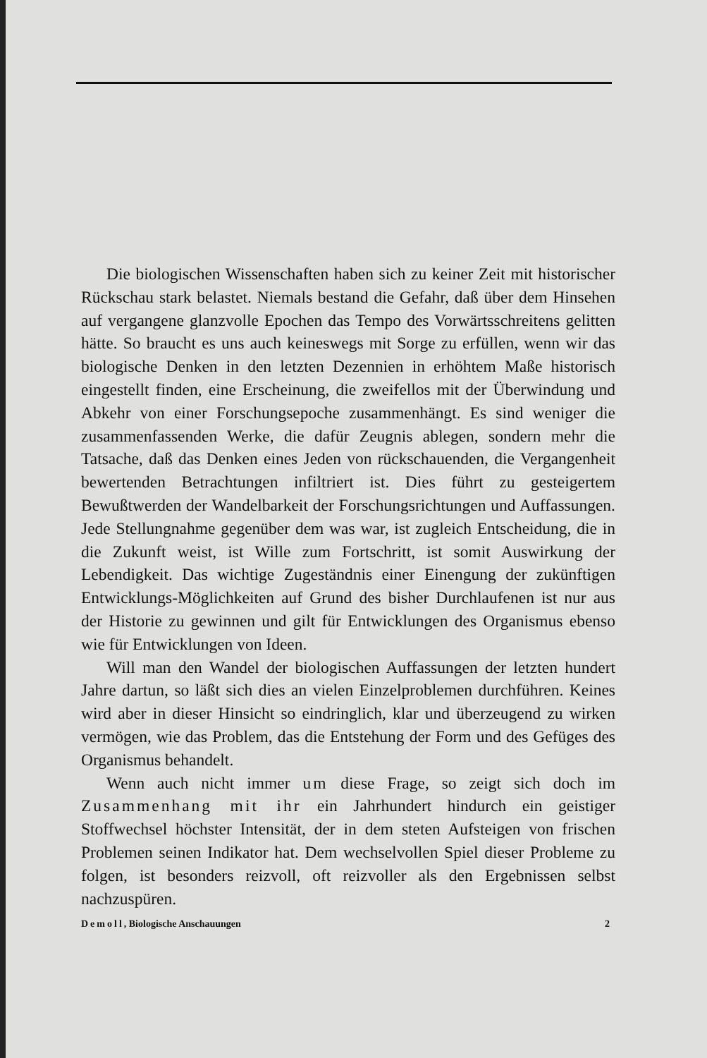Die biologischen Wissenschaften haben sich zu keiner Zeit mit historischer Rückschau stark belastet. Niemals bestand die Gefahr, daß über dem Hinsehen auf vergangene glanzvolle Epochen das Tempo des Vorwärtsschreitens gelitten hätte. So braucht es uns auch keineswegs mit Sorge zu erfüllen, wenn wir das biologische Denken in den letzten Dezennien in erhöhtem Maße historisch eingestellt finden, eine Erscheinung, die zweifellos mit der Überwindung und Abkehr von einer Forschungsepoche zusammenhängt. Es sind weniger die zusammenfassenden Werke, die dafür Zeugnis ablegen, sondern mehr die Tatsache, daß das Denken eines Jeden von rückschauenden, die Vergangenheit bewertenden Betrachtungen infiltriert ist. Dies führt zu gesteigertem Bewußtwerden der Wandelbarkeit der Forschungsrichtungen und Auffassungen. Jede Stellungnahme gegenüber dem was war, ist zugleich Entscheidung, die in die Zukunft weist, ist Wille zum Fortschritt, ist somit Auswirkung der Lebendigkeit. Das wichtige Zugeständnis einer Einengung der zukünftigen Entwicklungs-Möglichkeiten auf Grund des bisher Durchlaufenen ist nur aus der Historie zu gewinnen und gilt für Entwicklungen des Organismus ebenso wie für Entwicklungen von Ideen.
Will man den Wandel der biologischen Auffassungen der letzten hundert Jahre dartun, so läßt sich dies an vielen Einzelproblemen durchführen. Keines wird aber in dieser Hinsicht so eindringlich, klar und überzeugend zu wirken vermögen, wie das Problem, das die Entstehung der Form und des Gefüges des Organismus behandelt.
Wenn auch nicht immer um diese Frage, so zeigt sich doch im Zusammenhang mit ihr ein Jahrhundert hindurch ein geistiger Stoffwechsel höchster Intensität, der in dem steten Aufsteigen von frischen Problemen seinen Indikator hat. Dem wechselvollen Spiel dieser Probleme zu folgen, ist besonders reizvoll, oft reizvoller als den Ergebnissen selbst nachzuspüren.
Demoll, Biologische Anschauungen 2